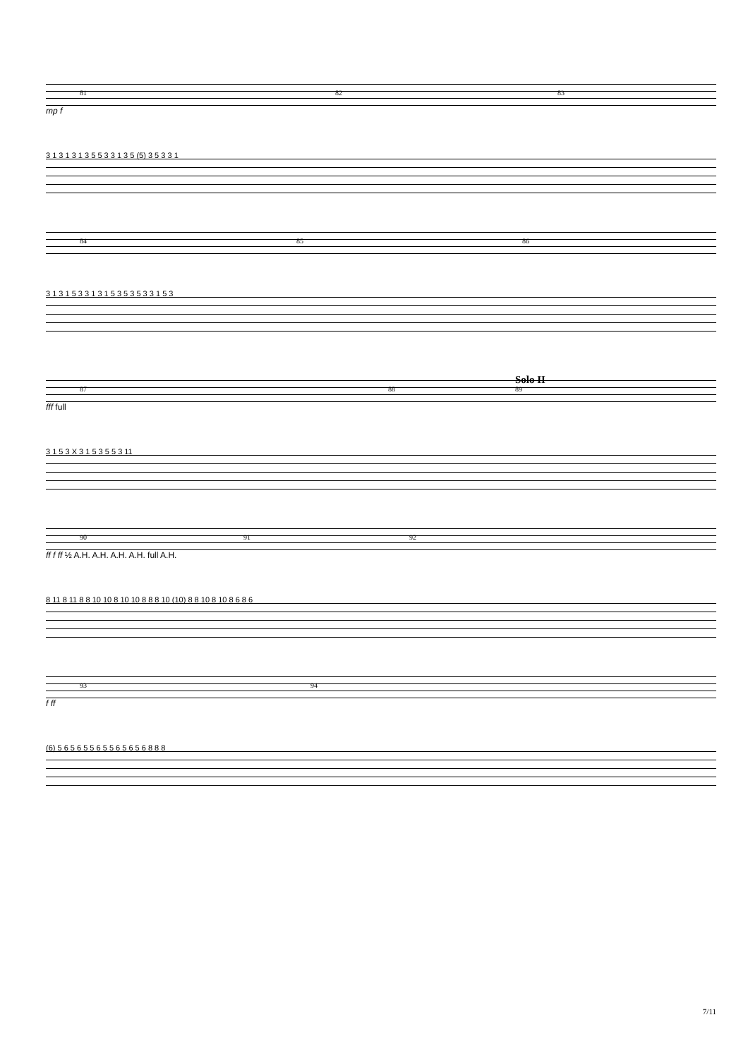81 82 83
mp f
3 1 3 1 3 1 3 5 5 3 3 1 3 5 (5) 3 5 3 3 1
84 85 86
3 1 3 1 5 3 3 1 3 1 5 3 5 3 5 3 3 1 5 3
Solo II
87 88 89
fff full
3 1 5 3 X 3 1 5 3 5 5 3 11
90 91 92
ff f ff ½ A.H. A.H. A.H. A.H. full A.H.
8 11 8 11 8 8 10 10 8 10 10 8 8 8 10 (10) 8 8 10 8 10 8 6 8 6
93 94
f ff
(6) 5 6 5 6 5 5 6 5 5 6 5 6 5 6 8 8 8
7/11